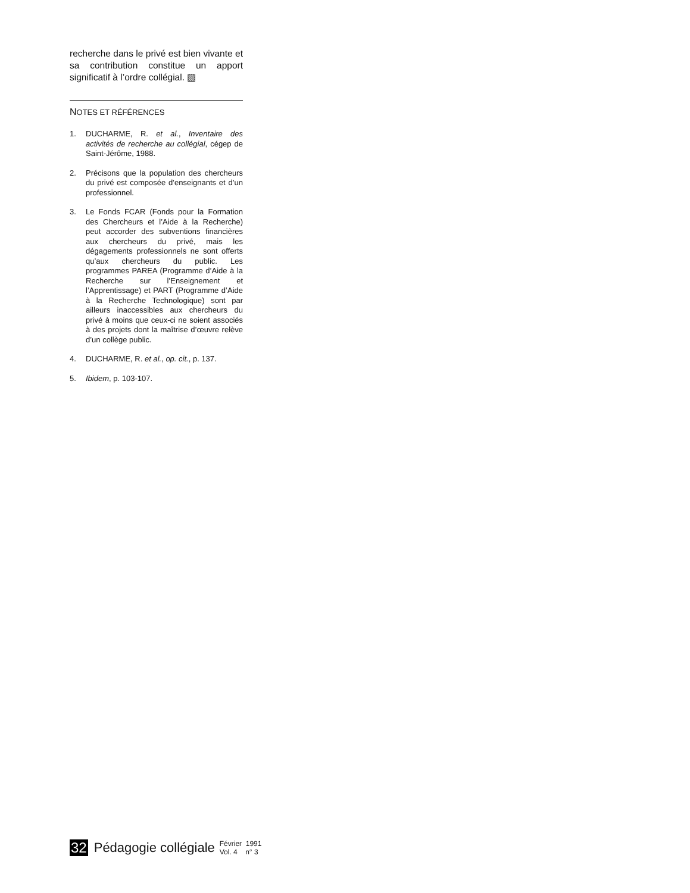recherche dans le privé est bien vivante et sa contribution constitue un apport significatif à l’ordre collégial. ▧
NOTES ET RÉFÉRENCES
1. DUCHARME, R. et al., Inventaire des activités de recherche au collégial, cégep de Saint-Jérôme, 1988.
2. Précisons que la population des chercheurs du privé est composée d’enseignants et d’un professionnel.
3. Le Fonds FCAR (Fonds pour la Formation des Chercheurs et l’Aide à la Recherche) peut accorder des subventions financières aux chercheurs du privé, mais les dégagements professionnels ne sont offerts qu’aux chercheurs du public. Les programmes PAREA (Programme d’Aide à la Recherche sur l’Enseignement et l’Apprentissage) et PART (Programme d’Aide à la Recherche Technologique) sont par ailleurs inaccessibles aux chercheurs du privé à moins que ceux-ci ne soient associés à des projets dont la maîtrise d’œuvre relève d’un collège public.
4. DUCHARME, R. et al., op. cit., p. 137.
5. Ibidem, p. 103-107.
32 Pédagogie collégiale Février 1991
Vol. 4 n° 3